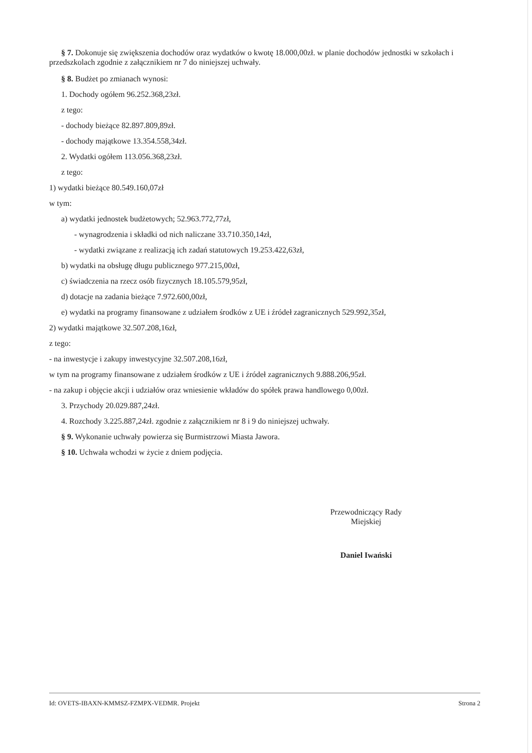§ 7. Dokonuje się zwiększenia dochodów oraz wydatków o kwotę 18.000,00zł. w planie dochodów jednostki w szkołach i przedszkolach zgodnie z załącznikiem nr 7 do niniejszej uchwały.
§ 8. Budżet po zmianach wynosi:
1. Dochody ogółem 96.252.368,23zł.
z tego:
- dochody bieżące 82.897.809,89zł.
- dochody majątkowe 13.354.558,34zł.
2. Wydatki ogółem 113.056.368,23zł.
z tego:
1) wydatki bieżące 80.549.160,07zł
w tym:
a) wydatki jednostek budżetowych; 52.963.772,77zł,
- wynagrodzenia i składki od nich naliczane 33.710.350,14zł,
- wydatki związane z realizacją ich zadań statutowych 19.253.422,63zł,
b) wydatki na obsługę długu publicznego 977.215,00zł,
c) świadczenia na rzecz osób fizycznych 18.105.579,95zł,
d) dotacje na zadania bieżące 7.972.600,00zł,
e) wydatki na programy finansowane z udziałem środków z UE i źródeł zagranicznych 529.992,35zł,
2) wydatki majątkowe 32.507.208,16zł,
z tego:
- na inwestycje i zakupy inwestycyjne 32.507.208,16zł,
w tym na programy finansowane z udziałem środków z UE i źródeł zagranicznych 9.888.206,95zł.
- na zakup i objęcie akcji i udziałów oraz wniesienie wkładów do spółek prawa handlowego 0,00zł.
3. Przychody 20.029.887,24zł.
4. Rozchody 3.225.887,24zł. zgodnie z załącznikiem nr 8 i 9 do niniejszej uchwały.
§ 9. Wykonanie uchwały powierza się Burmistrzowi Miasta Jawora.
§ 10. Uchwała wchodzi w życie z dniem podjęcia.
Przewodniczący Rady
Miejskiej
Daniel Iwański
Id: OVETS-IBAXN-KMMSZ-FZMPX-VEDMR. Projekt Strona 2